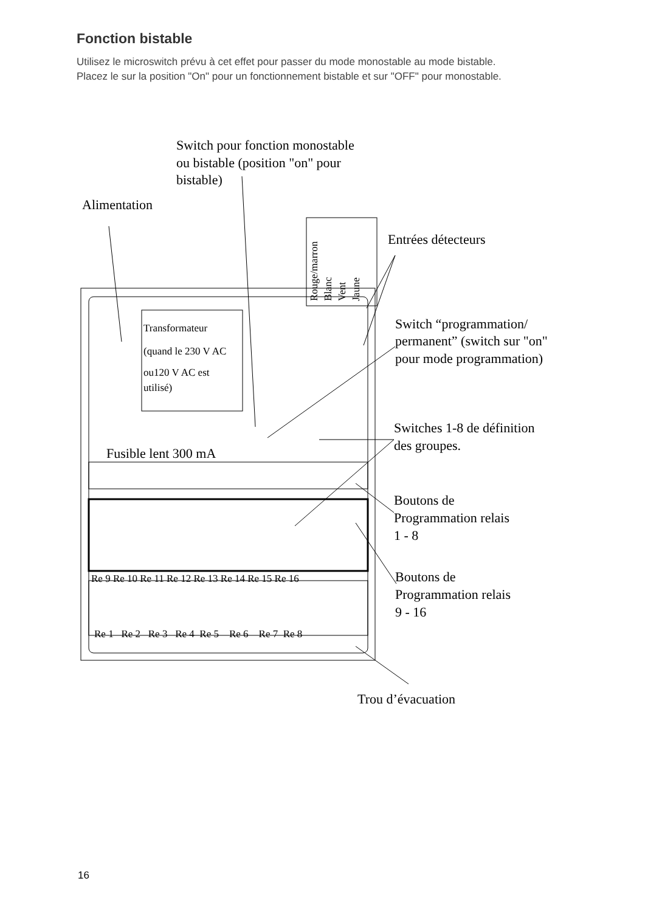Fonction bistable
Utilisez le microswitch prévu à cet effet pour passer du mode monostable au mode bistable.
Placez le sur la position "On" pour un fonctionnement bistable et sur "OFF" pour monostable.
Switch pour fonction monostable
ou bistable (position "on" pour
bistable)
Alimentation
Entrées détecteurs
Switch “programmation/
permanent” (switch sur "on"
pour mode programmation)
Transformateur
(quand le 230 V AC
ou120 V AC est
utilisé)
Rouge/marron
Blanc
Vent
Jaune
Fusible lent 300 mA
Switches 1-8 de définition
des groupes.
Boutons de
Programmation relais
1 - 8
Boutons de
Programmation relais
9 - 16
Re 9 Re 10 Re 11 Re 12 Re 13 Re 14 Re 15 Re 16
Re 1 Re 2 Re 3 Re 4 Re 5 Re 6 Re 7 Re 8
Trou d’évacuation
16